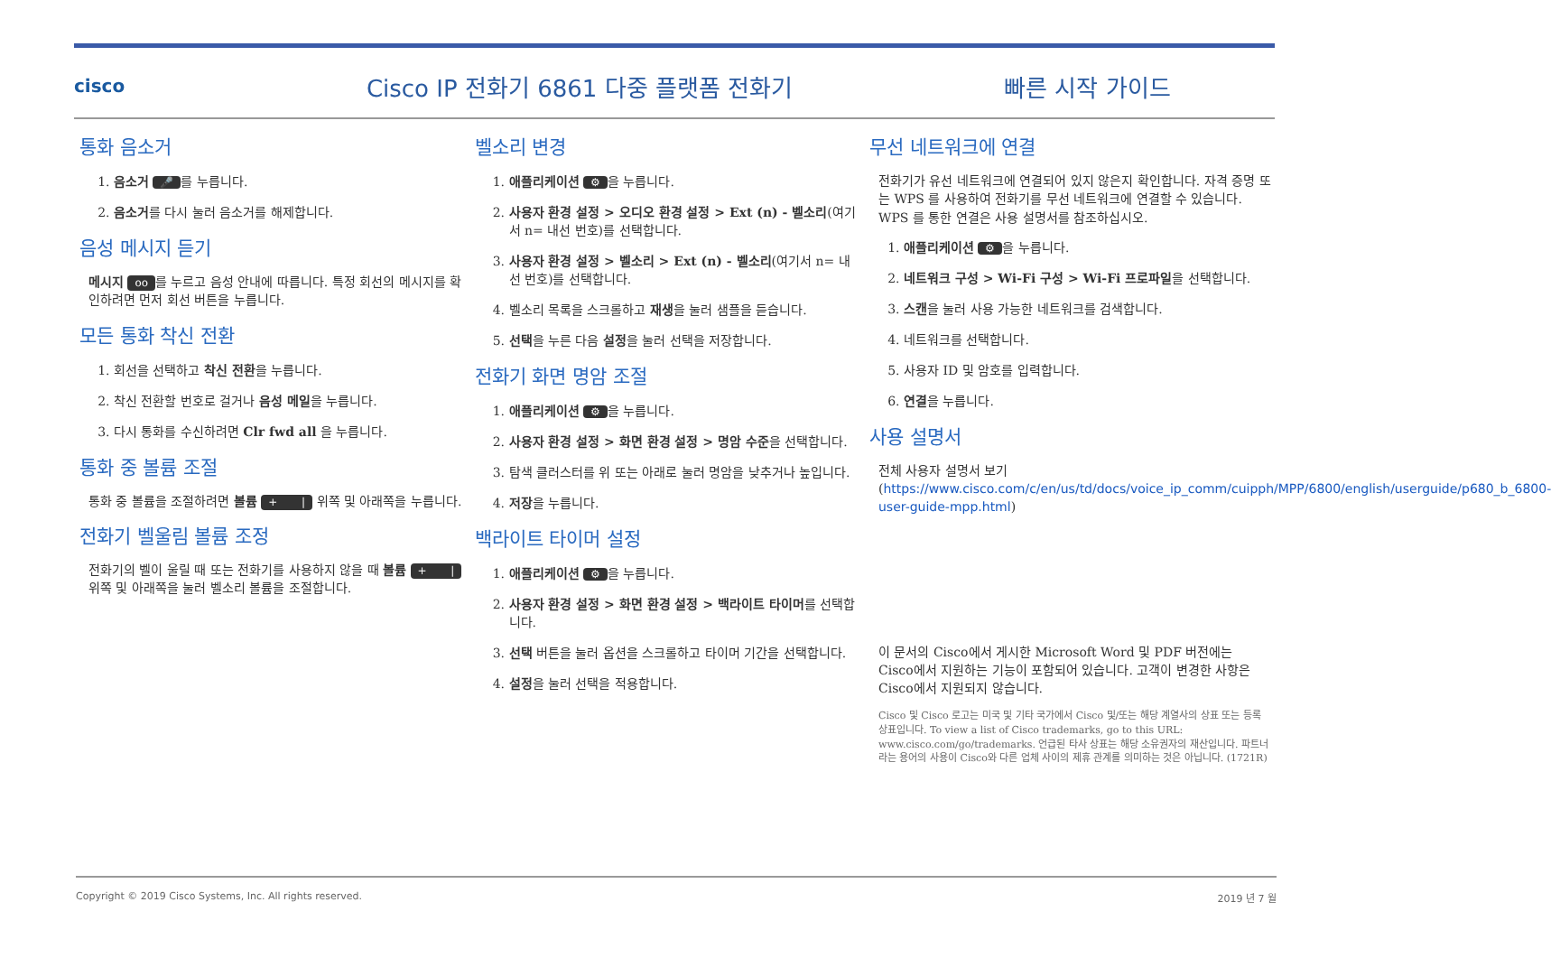cisco
Cisco IP 전화기 6861 다중 플랫폼 전화기
빠른 시작 가이드
통화 음소거
1. 음소거 🎤 를 누릅니다.
2. 음소거를 다시 눌러 음소거를 해제합니다.
음성 메시지 듣기
메시지 oo 를 누르고 음성 안내에 따릅니다. 특정 회선의 메시지를 확인하려면 먼저 회선 버튼을 누릅니다.
모든 통화 착신 전환
1. 회선을 선택하고 착신 전환을 누릅니다.
2. 착신 전환할 번호로 걸거나 음성 메일을 누릅니다.
3. 다시 통화를 수신하려면 Clr fwd all 을 누릅니다.
통화 중 볼륨 조절
통화 중 볼륨을 조절하려면 볼륨 + | 위쪽 및 아래쪽을 누릅니다.
전화기 벨울림 볼륨 조정
전화기의 벨이 울릴 때 또는 전화기를 사용하지 않을 때 볼륨 + | 위쪽 및 아래쪽을 눌러 벨소리 볼륨을 조절합니다.
벨소리 변경
1. 애플리케이션 ⚙ 을 누릅니다.
2. 사용자 환경 설정 > 오디오 환경 설정 > Ext (n) - 벨소리(여기서 n= 내선 번호)를 선택합니다.
3. 사용자 환경 설정 > 벨소리 > Ext (n) - 벨소리(여기서 n= 내선 번호)를 선택합니다.
4. 벨소리 목록을 스크롤하고 재생을 눌러 샘플을 듣습니다.
5. 선택을 누른 다음 설정을 눌러 선택을 저장합니다.
전화기 화면 명암 조절
1. 애플리케이션 ⚙ 을 누릅니다.
2. 사용자 환경 설정 > 화면 환경 설정 > 명암 수준을 선택합니다.
3. 탐색 클러스터를 위 또는 아래로 눌러 명암을 낮추거나 높입니다.
4. 저장을 누릅니다.
백라이트 타이머 설정
1. 애플리케이션 ⚙ 을 누릅니다.
2. 사용자 환경 설정 > 화면 환경 설정 > 백라이트 타이머를 선택합니다.
3. 선택 버튼을 눌러 옵션을 스크롤하고 타이머 기간을 선택합니다.
4. 설정을 눌러 선택을 적용합니다.
무선 네트워크에 연결
전화기가 유선 네트워크에 연결되어 있지 않은지 확인합니다. 자격 증명 또는 WPS 를 사용하여 전화기를 무선 네트워크에 연결할 수 있습니다. WPS 를 통한 연결은 사용 설명서를 참조하십시오.
1. 애플리케이션 ⚙ 을 누릅니다.
2. 네트워크 구성 > Wi-Fi 구성 > Wi-Fi 프로파일을 선택합니다.
3. 스캔을 눌러 사용 가능한 네트워크를 검색합니다.
4. 네트워크를 선택합니다.
5. 사용자 ID 및 암호를 입력합니다.
6. 연결을 누릅니다.
사용 설명서
전체 사용자 설명서 보기(https://www.cisco.com/c/en/us/td/docs/voice_ip_comm/cuipph/MPP/6800/english/userguide/p680_b_6800-user-guide-mpp.html)
이 문서의 Cisco에서 게시한 Microsoft Word 및 PDF 버전에는 Cisco에서 지원하는 기능이 포함되어 있습니다. 고객이 변경한 사항은 Cisco에서 지원되지 않습니다.
Cisco 및 Cisco 로고는 미국 및 기타 국가에서 Cisco 및/또는 해당 계열사의 상표 또는 등록 상표입니다. To view a list of Cisco trademarks, go to this URL: www.cisco.com/go/trademarks. 언급된 타사 상표는 해당 소유권자의 재산입니다. 파트너라는 용어의 사용이 Cisco와 다른 업체 사이의 제휴 관계를 의미하는 것은 아닙니다. (1721R)
Copyright © 2019 Cisco Systems, Inc. All rights reserved. 2019 년 7 월